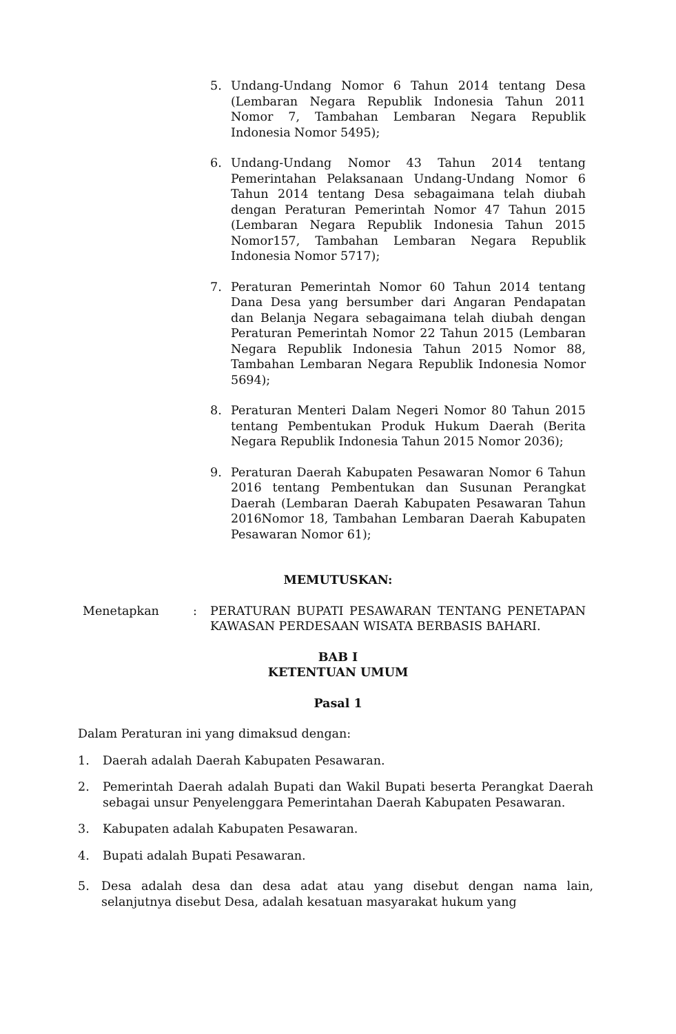5. Undang-Undang Nomor 6 Tahun 2014 tentang Desa (Lembaran Negara Republik Indonesia Tahun 2011 Nomor 7, Tambahan Lembaran Negara Republik Indonesia Nomor 5495);
6. Undang-Undang Nomor 43 Tahun 2014 tentang Pemerintahan Pelaksanaan Undang-Undang Nomor 6 Tahun 2014 tentang Desa sebagaimana telah diubah dengan Peraturan Pemerintah Nomor 47 Tahun 2015 (Lembaran Negara Republik Indonesia Tahun 2015 Nomor157, Tambahan Lembaran Negara Republik Indonesia Nomor 5717);
7. Peraturan Pemerintah Nomor 60 Tahun 2014 tentang Dana Desa yang bersumber dari Angaran Pendapatan dan Belanja Negara sebagaimana telah diubah dengan Peraturan Pemerintah Nomor 22 Tahun 2015 (Lembaran Negara Republik Indonesia Tahun 2015 Nomor 88, Tambahan Lembaran Negara Republik Indonesia Nomor 5694);
8. Peraturan Menteri Dalam Negeri Nomor 80 Tahun 2015 tentang Pembentukan Produk Hukum Daerah (Berita Negara Republik Indonesia Tahun 2015 Nomor 2036);
9. Peraturan Daerah Kabupaten Pesawaran Nomor 6 Tahun 2016 tentang Pembentukan dan Susunan Perangkat Daerah (Lembaran Daerah Kabupaten Pesawaran Tahun 2016Nomor 18, Tambahan Lembaran Daerah Kabupaten Pesawaran Nomor 61);
MEMUTUSKAN:
Menetapkan : PERATURAN BUPATI PESAWARAN TENTANG PENETAPAN KAWASAN PERDESAAN WISATA BERBASIS BAHARI.
BAB I
KETENTUAN UMUM
Pasal 1
Dalam Peraturan ini yang dimaksud dengan:
1. Daerah adalah Daerah Kabupaten Pesawaran.
2. Pemerintah Daerah adalah Bupati dan Wakil Bupati beserta Perangkat Daerah sebagai unsur Penyelenggara Pemerintahan Daerah Kabupaten Pesawaran.
3. Kabupaten adalah Kabupaten Pesawaran.
4. Bupati adalah Bupati Pesawaran.
5. Desa adalah desa dan desa adat atau yang disebut dengan nama lain, selanjutnya disebut Desa, adalah kesatuan masyarakat hukum yang